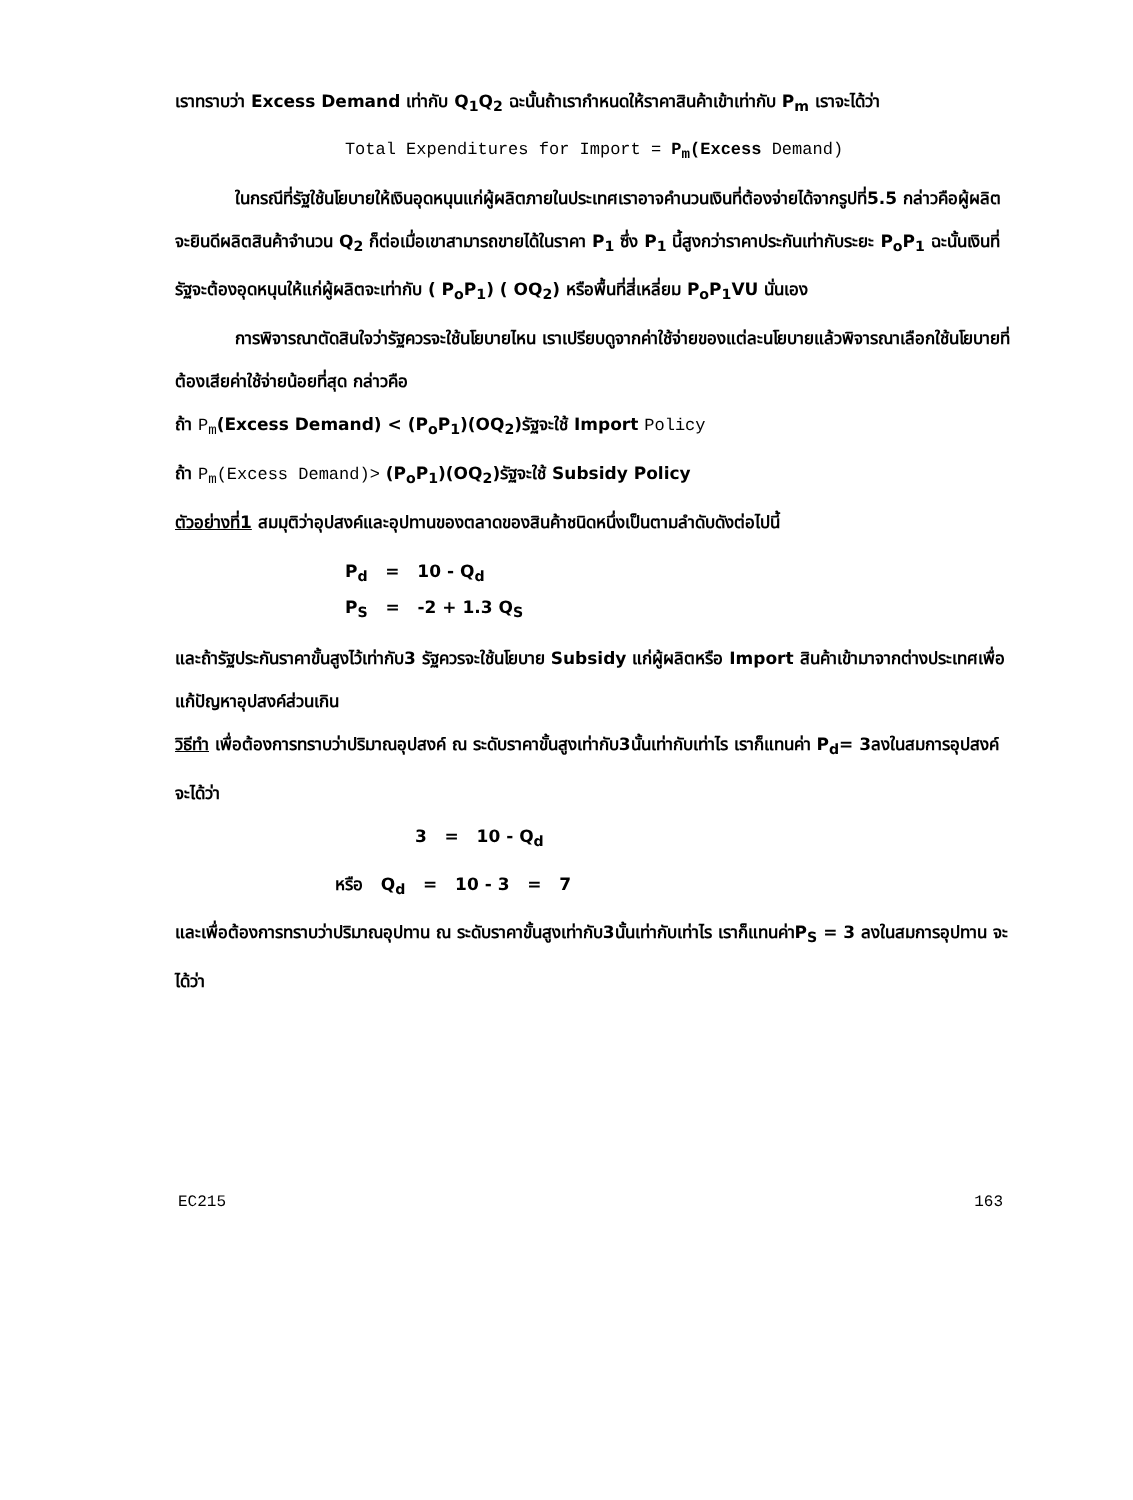เราทราบว่า Excess Demand เท่ากับ Q<sub>1</sub>Q<sub>2</sub> ฉะนั้นถ้าเรากำหนดให้ราคาสินค้าเข้าเท่ากับ P<sub>m</sub> เราจะได้ว่า
Total Expenditures for Import = P<sub>m</sub>(Excess Demand)
ในกรณีที่รัฐใช้นโยบายให้เงินอุดหนุนแก่ผู้ผลิตภายในประเทศเราอาจคำนวนเงินที่ต้องจ่ายได้จากรูปที่5.5 กล่าวคือผู้ผลิตจะยินดีผลิตสินค้าจำนวน Q<sub>2</sub> ก็ต่อเมื่อเขาสามารถขายได้ในราคา P<sub>1</sub> ซึ่ง P<sub>1</sub> นี้สูงกว่าราคาประกันเท่ากับระยะ P<sub>o</sub>P<sub>1</sub> ฉะนั้นเงินที่รัฐจะต้องอุดหนุนให้แก่ผู้ผลิตจะเท่ากับ ( P<sub>o</sub>P<sub>1</sub>) ( OQ<sub>2</sub>) หรือพื้นที่สี่เหลี่ยม P<sub>o</sub>P<sub>1</sub>VU นั่นเอง
การพิจารณาตัดสินใจว่ารัฐควรจะใช้นโยบายไหน เราเปรียบดูจากค่าใช้จ่ายของแต่ละนโยบายแล้วพิจารณาเลือกใช้นโยบายที่ต้องเสียค่าใช้จ่ายน้อยที่สุด กล่าวคือ
ถ้า P<sub>m</sub>(Excess Demand) < (P<sub>o</sub>P<sub>1</sub>)(OQ<sub>2</sub>)รัฐจะใช้ Import Policy
ถ้า P<sub>m</sub>(Excess Demand)> (P<sub>o</sub>P<sub>1</sub>)(OQ<sub>2</sub>)รัฐจะใช้ Subsidy Policy
ตัวอย่างที่1 สมมุติว่าอุปสงค์และอุปทานของตลาดของสินค้าชนิดหนึ่งเป็นตามลำดับดังต่อไปนี้
P<sub>d</sub> = 10 - Q<sub>d</sub>
P<sub>S</sub> = -2 + 1.3 Q<sub>S</sub>
และถ้ารัฐประกันราคาขั้นสูงไว้เท่ากับ3 รัฐควรจะใช้นโยบาย Subsidy แก่ผู้ผลิตหรือ Import สินค้าเข้ามาจากต่างประเทศเพื่อแก้ปัญหาอุปสงค์ส่วนเกิน
วิธีทำ เพื่อต้องการทราบว่าปริมาณอุปสงค์ ณ ระดับราคาขั้นสูงเท่ากับ3นั้นเท่ากับเท่าไร เราก็แทนค่า P<sub>d</sub>= 3ลงในสมการอุปสงค์ จะได้ว่า
3 = 10 - Q<sub>d</sub>
หรือ Q<sub>d</sub> = 10 - 3 = 7
และเพื่อต้องการทราบว่าปริมาณอุปทาน ณ ระดับราคาขั้นสูงเท่ากับ3นั้นเท่ากับเท่าไร เราก็แทนค่าP<sub>S</sub> = 3 ลงในสมการอุปทาน จะได้ว่า
EC215 163